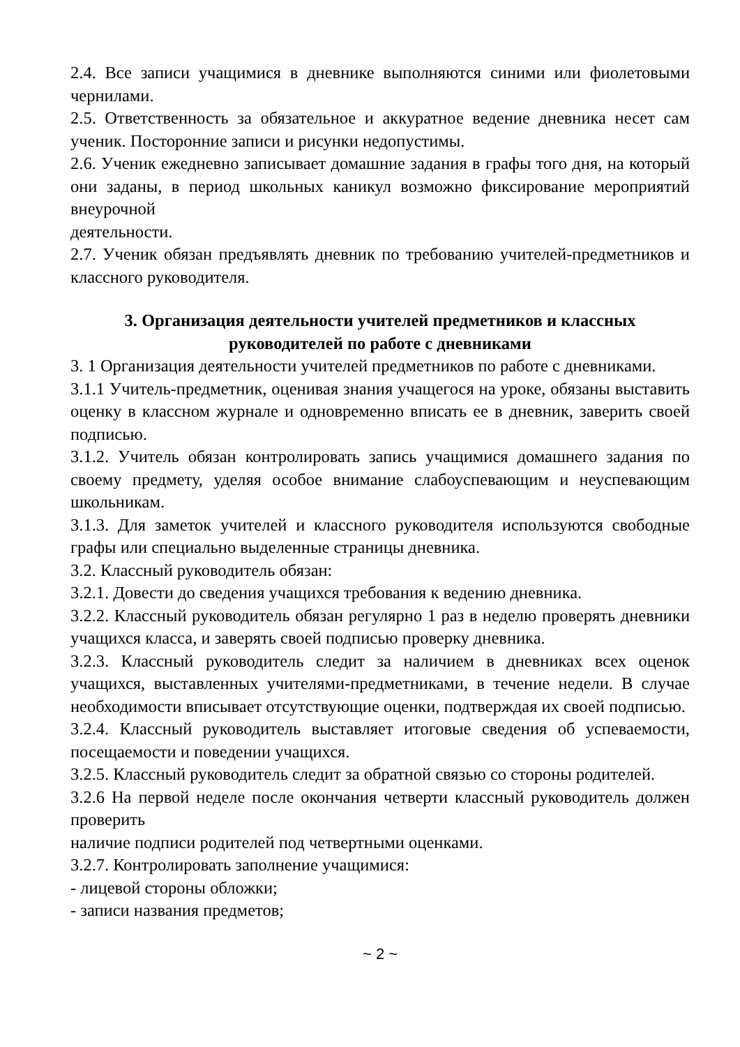2.4. Все записи учащимися в дневнике выполняются синими или фиолетовыми чернилами.
2.5. Ответственность за обязательное и аккуратное ведение дневника несет сам ученик. Посторонние записи и рисунки недопустимы.
2.6. Ученик ежедневно записывает домашние задания в графы того дня, на который они заданы, в период школьных каникул возможно фиксирование мероприятий внеурочной
деятельности.
2.7. Ученик обязан предъявлять дневник по требованию учителей-предметников и классного руководителя.
3. Организация деятельности учителей предметников и классных руководителей по работе с дневниками
3. 1 Организация деятельности учителей предметников по работе с дневниками.
3.1.1 Учитель-предметник, оценивая знания учащегося на уроке, обязаны выставить оценку в классном журнале и одновременно вписать ее в дневник, заверить своей подписью.
3.1.2. Учитель обязан контролировать запись учащимися домашнего задания по своему предмету, уделяя особое внимание слабоуспевающим и неуспевающим школьникам.
3.1.3. Для заметок учителей и классного руководителя используются свободные графы или специально выделенные страницы дневника.
3.2. Классный руководитель обязан:
3.2.1. Довести до сведения учащихся требования к ведению дневника.
3.2.2. Классный руководитель обязан регулярно 1 раз в неделю проверять дневники учащихся класса, и заверять своей подписью проверку дневника.
3.2.3. Классный руководитель следит за наличием в дневниках всех оценок учащихся, выставленных учителями-предметниками, в течение недели. В случае необходимости вписывает отсутствующие оценки, подтверждая их своей подписью.
3.2.4. Классный руководитель выставляет итоговые сведения об успеваемости, посещаемости и поведении учащихся.
3.2.5. Классный руководитель следит за обратной связью со стороны родителей.
3.2.6 На первой неделе после окончания четверти классный руководитель должен проверить
наличие подписи родителей под четвертными оценками.
3.2.7. Контролировать заполнение учащимися:
- лицевой стороны обложки;
- записи названия предметов;
~ 2 ~